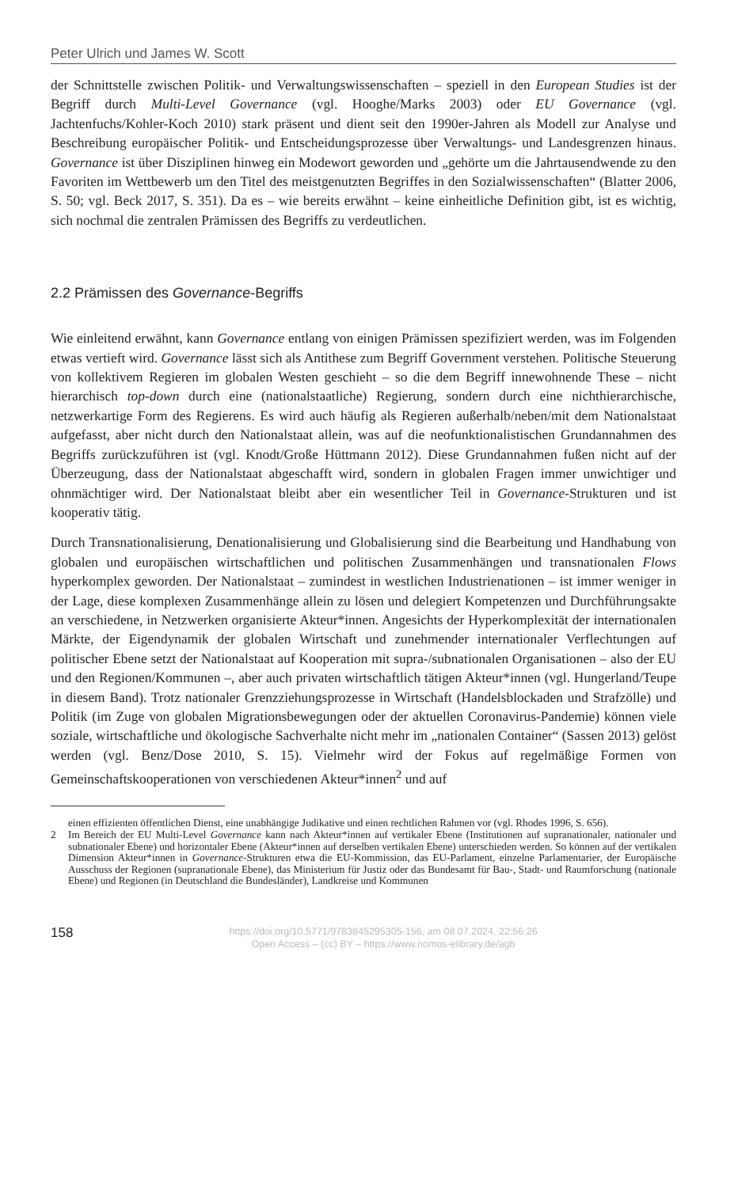Peter Ulrich und James W. Scott
der Schnittstelle zwischen Politik- und Verwaltungswissenschaften – speziell in den European Studies ist der Begriff durch Multi-Level Governance (vgl. Hooghe/Marks 2003) oder EU Governance (vgl. Jachtenfuchs/Kohler-Koch 2010) stark präsent und dient seit den 1990er-Jahren als Modell zur Analyse und Beschreibung europäischer Politik- und Entscheidungsprozesse über Verwaltungs- und Landesgrenzen hinaus. Governance ist über Disziplinen hinweg ein Modewort geworden und „gehörte um die Jahrtausendwende zu den Favoriten im Wettbewerb um den Titel des meistgenutzten Begriffes in den Sozialwissenschaften“ (Blatter 2006, S. 50; vgl. Beck 2017, S. 351). Da es – wie bereits erwähnt – keine einheitliche Definition gibt, ist es wichtig, sich nochmal die zentralen Prämissen des Begriffs zu verdeutlichen.
2.2 Prämissen des Governance-Begriffs
Wie einleitend erwähnt, kann Governance entlang von einigen Prämissen spezifiziert werden, was im Folgenden etwas vertieft wird. Governance lässt sich als Antithese zum Begriff Government verstehen. Politische Steuerung von kollektivem Regieren im globalen Westen geschieht – so die dem Begriff innewohnende These – nicht hierarchisch top-down durch eine (nationalstaatliche) Regierung, sondern durch eine nichthierarchische, netzwerkartige Form des Regierens. Es wird auch häufig als Regieren außerhalb/neben/mit dem Nationalstaat aufgefasst, aber nicht durch den Nationalstaat allein, was auf die neofunktionalistischen Grundannahmen des Begriffs zurückzuführen ist (vgl. Knodt/Große Hüttmann 2012). Diese Grundannahmen fußen nicht auf der Überzeugung, dass der Nationalstaat abgeschafft wird, sondern in globalen Fragen immer unwichtiger und ohnmächtiger wird. Der Nationalstaat bleibt aber ein wesentlicher Teil in Governance-Strukturen und ist kooperativ tätig.
Durch Transnationalisierung, Denationalisierung und Globalisierung sind die Bearbeitung und Handhabung von globalen und europäischen wirtschaftlichen und politischen Zusammenhängen und transnationalen Flows hyperkomplex geworden. Der Nationalstaat – zumindest in westlichen Industrienationen – ist immer weniger in der Lage, diese komplexen Zusammenhänge allein zu lösen und delegiert Kompetenzen und Durchführungsakte an verschiedene, in Netzwerken organisierte Akteur*innen. Angesichts der Hyperkomplexität der internationalen Märkte, der Eigendynamik der globalen Wirtschaft und zunehmender internationaler Verflechtungen auf politischer Ebene setzt der Nationalstaat auf Kooperation mit supra-/subnationalen Organisationen – also der EU und den Regionen/Kommunen –, aber auch privaten wirtschaftlich tätigen Akteur*innen (vgl. Hungerland/Teupe in diesem Band). Trotz nationaler Grenzziehungsprozesse in Wirtschaft (Handelsblockaden und Strafzölle) und Politik (im Zuge von globalen Migrationsbewegungen oder der aktuellen Coronavirus-Pandemie) können viele soziale, wirtschaftliche und ökologische Sachverhalte nicht mehr im „nationalen Container“ (Sassen 2013) gelöst werden (vgl. Benz/Dose 2010, S. 15). Vielmehr wird der Fokus auf regelmäßige Formen von Gemeinschaftskooperationen von verschiedenen Akteur*innen<sup>2</sup> und auf
einen effizienten öffentlichen Dienst, eine unabhängige Judikative und einen rechtlichen Rahmen vor (vgl. Rhodes 1996, S. 656).
2 Im Bereich der EU Multi-Level Governance kann nach Akteur*innen auf vertikaler Ebene (Institutionen auf supranationaler, nationaler und subnationaler Ebene) und horizontaler Ebene (Akteur*innen auf derselben vertikalen Ebene) unterschieden werden. So können auf der vertikalen Dimension Akteur*innen in Governance-Strukturen etwa die EU-Kommission, das EU-Parlament, einzelne Parlamentarier, der Europäische Ausschuss der Regionen (supranationale Ebene), das Ministerium für Justiz oder das Bundesamt für Bau-, Stadt- und Raumforschung (nationale Ebene) und Regionen (in Deutschland die Bundesländer), Landkreise und Kommunen
158
https://doi.org/10.5771/9783845295305-156, am 08.07.2024, 22:56:26
Open Access – (cc) BY – https://www.nomos-elibrary.de/agb